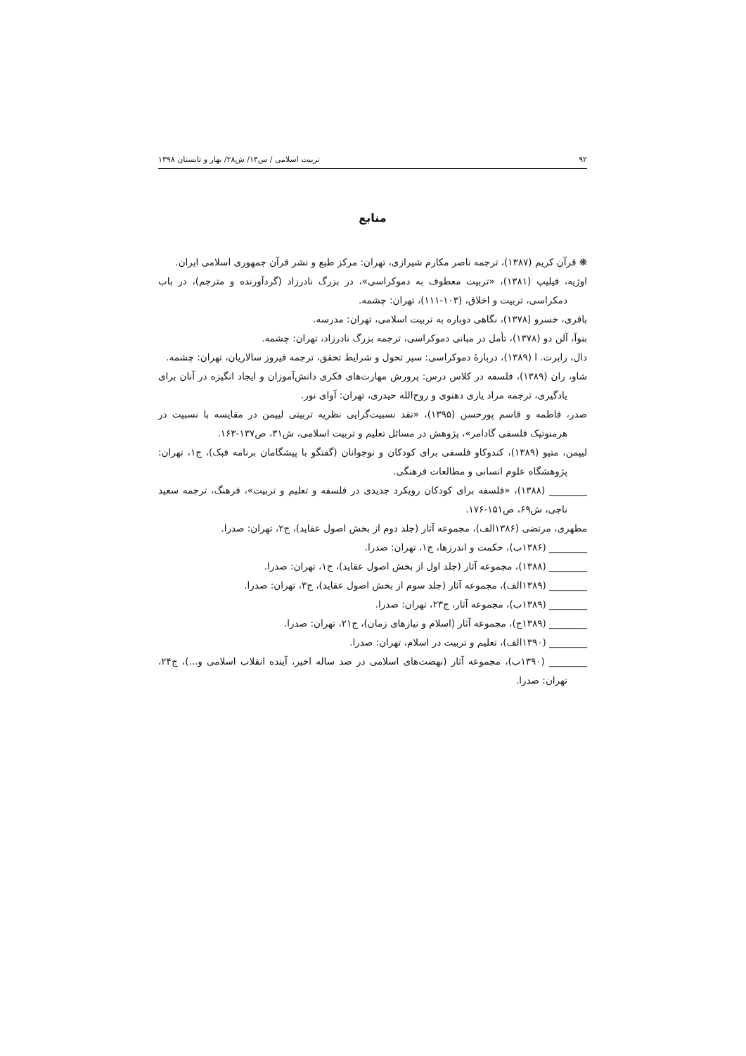۹۲ تربیت اسلامی / س۱۴/ ش۲۸/ بهار و تابستان ۱۳۹۸
منابع
❋ قرآن کریم (۱۳۸۷)، ترجمه ناصر مکارم شیرازی، تهران: مرکز طبع و نشر قرآن جمهوری اسلامی ایران.
اوژیه، فیلیپ (۱۳۸۱)، «تربیت معطوف به دموکراسی»، در بزرگ نادرزاد (گردآورنده و مترجم)، در باب دمکراسی، تربیت و اخلاق، (۱۰۳-۱۱۱)، تهران: چشمه.
باقری، خسرو (۱۳۷۸)، نگاهی دوباره به تربیت اسلامی، تهران: مدرسه.
بنوآ، آلن دو (۱۳۷۸)، تأمل در مبانی دموکراسی، ترجمه بزرگ نادرزاد، تهران: چشمه.
دال، رابرت. ا (۱۳۸۹)، دربارهٔ دموکراسی: سیر تحول و شرایط تحقق، ترجمه فیروز سالاریان، تهران: چشمه.
شاو، ران (۱۳۸۹)، فلسفه در کلاس درس: پرورش مهارت‌های فکری دانش‌آموزان و ایجاد انگیزه در آنان برای یادگیری، ترجمه مراد یاری دهنوی و روح‌الله حیدری، تهران: آوای نور.
صدر، فاطمه و قاسم پورحسن (۱۳۹۵)، «نقد نسبیت‌گرایی نظریه تربیتی لیپمن در مقایسه با نسبیت در هرمنوتیک فلسفی گادامر»، پژوهش در مسائل تعلیم و تربیت اسلامی، ش۳۱، ص۱۳۷-۱۶۳.
لیپمن، متیو (۱۳۸۹)، کندوکاو فلسفی برای کودکان و نوجوانان (گفتگو با پیشگامان برنامه فبک)، ج۱، تهران: پژوهشگاه علوم انسانی و مطالعات فرهنگی.
________ (۱۳۸۸)، «فلسفه برای کودکان رویکرد جدیدی در فلسفه و تعلیم و تربیت»، فرهنگ، ترجمه سعید ناجی، ش۶۹، ص۱۵۱-۱۷۶.
مطهری، مرتضی (۱۳۸۶الف)، مجموعه آثار (جلد دوم از بخش اصول عقاید)، ج۲، تهران: صدرا.
________ (۱۳۸۶ب)، حکمت و اندرزها، ج۱، تهران: صدرا.
________ (۱۳۸۸)، مجموعه آثار (جلد اول از بخش اصول عقاید)، ج۱، تهران: صدرا.
________ (۱۳۸۹الف)، مجموعه آثار (جلد سوم از بخش اصول عقاید)، ج۳، تهران: صدرا.
________ (۱۳۸۹ب)، مجموعه آثار، ج۲۳، تهران: صدرا.
________ (۱۳۸۹ج)، مجموعه آثار (اسلام و نیازهای زمان)، ج۲۱، تهران: صدرا.
________ (۱۳۹۰الف)، تعلیم و تربیت در اسلام، تهران: صدرا.
________ (۱۳۹۰ب)، مجموعه آثار (نهضت‌های اسلامی در صد ساله اخیر، آینده انقلاب اسلامی و...)، ج۲۴، تهران: صدرا.